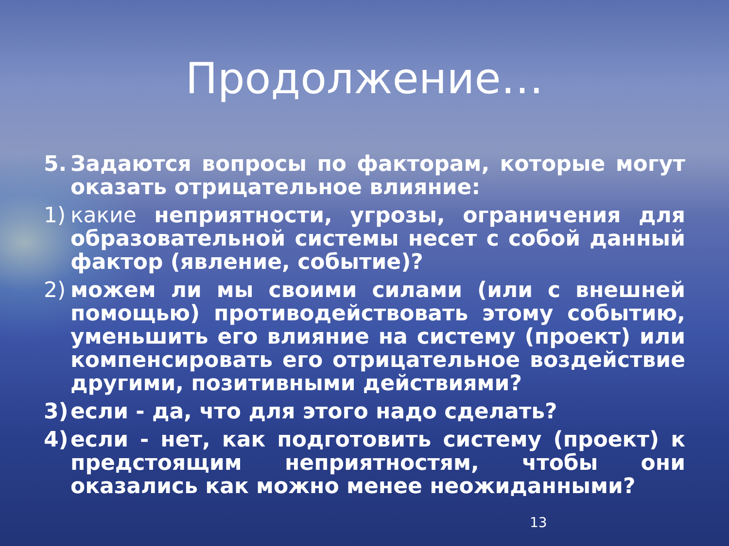Продолжение…
5. Задаются вопросы по факторам, которые могут оказать отрицательное влияние:
1) какие неприятности, угрозы, ограничения для образовательной системы несет с собой данный фактор (явление, событие)?
2) можем ли мы своими силами (или с внешней помощью) противодействовать этому событию, уменьшить его влияние на систему (проект) или компенсировать его отрицательное воздействие другими, позитивными действиями?
3) если - да, что для этого надо сделать?
4) если - нет, как подготовить систему (проект) к предстоящим неприятностям, чтобы они оказались как можно менее неожиданными?
13